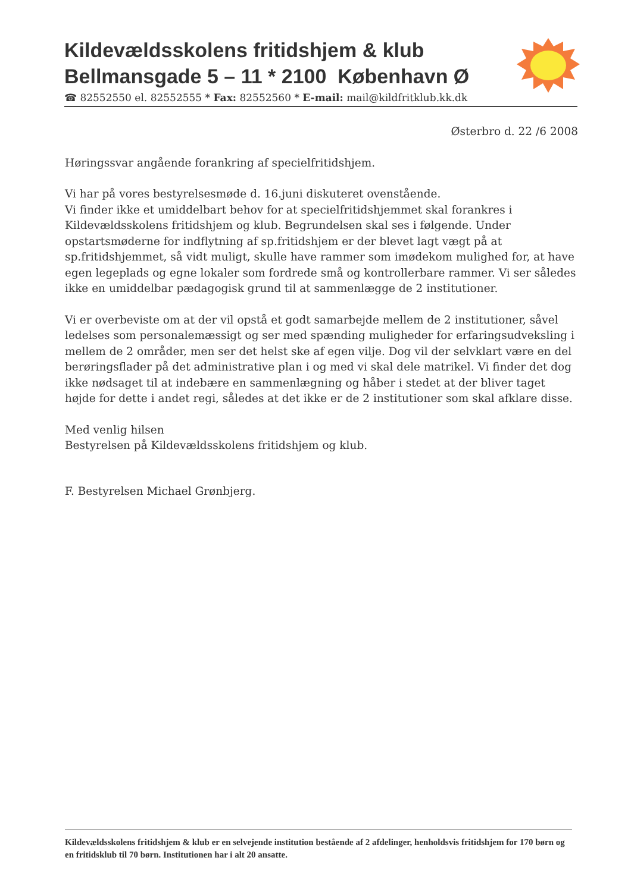Kildevældsskolens fritidshjem & klub
Bellmansgade 5 – 11 * 2100 København Ø
☎ 82552550 el. 82552555 * Fax: 82552560 * E-mail: mail@kildfritklub.kk.dk
Østerbro d. 22 /6 2008
Høringssvar angående forankring af specielfritidshjem.
Vi har på vores bestyrelsesmøde d. 16.juni diskuteret ovenstående.
Vi finder ikke et umiddelbart behov for at specielfritidshjemmet skal forankres i Kildevældsskolens fritidshjem og klub. Begrundelsen skal ses i følgende. Under opstartsmøderne for indflytning af sp.fritidshjem er der blevet lagt vægt på at sp.fritidshjemmet, så vidt muligt, skulle have rammer som imødekom mulighed for, at have egen legeplads og egne lokaler som fordrede små og kontrollerbare rammer. Vi ser således ikke en umiddelbar pædagogisk grund til at sammenlægge de 2 institutioner.
Vi er overbeviste om at der vil opstå et godt samarbejde mellem de 2 institutioner, såvel ledelses som personalemæssigt og ser med spænding muligheder for erfaringsudveksling i mellem de 2 områder, men ser det helst ske af egen vilje. Dog vil der selvklart være en del berøringsflader på det administrative plan i og med vi skal dele matrikel. Vi finder det dog ikke nødsaget til at indebære en sammenlægning og håber i stedet at der bliver taget højde for dette i andet regi, således at det ikke er de 2 institutioner som skal afklare disse.
Med venlig hilsen
Bestyrelsen på Kildevældsskolens fritidshjem og klub.
F. Bestyrelsen Michael Grønbjerg.
Kildevældsskolens fritidshjem & klub er en selvejende institution bestående af 2 afdelinger, henholdsvis fritidshjem for 170 børn og en fritidsklub til 70 børn. Institutionen har i alt 20 ansatte.